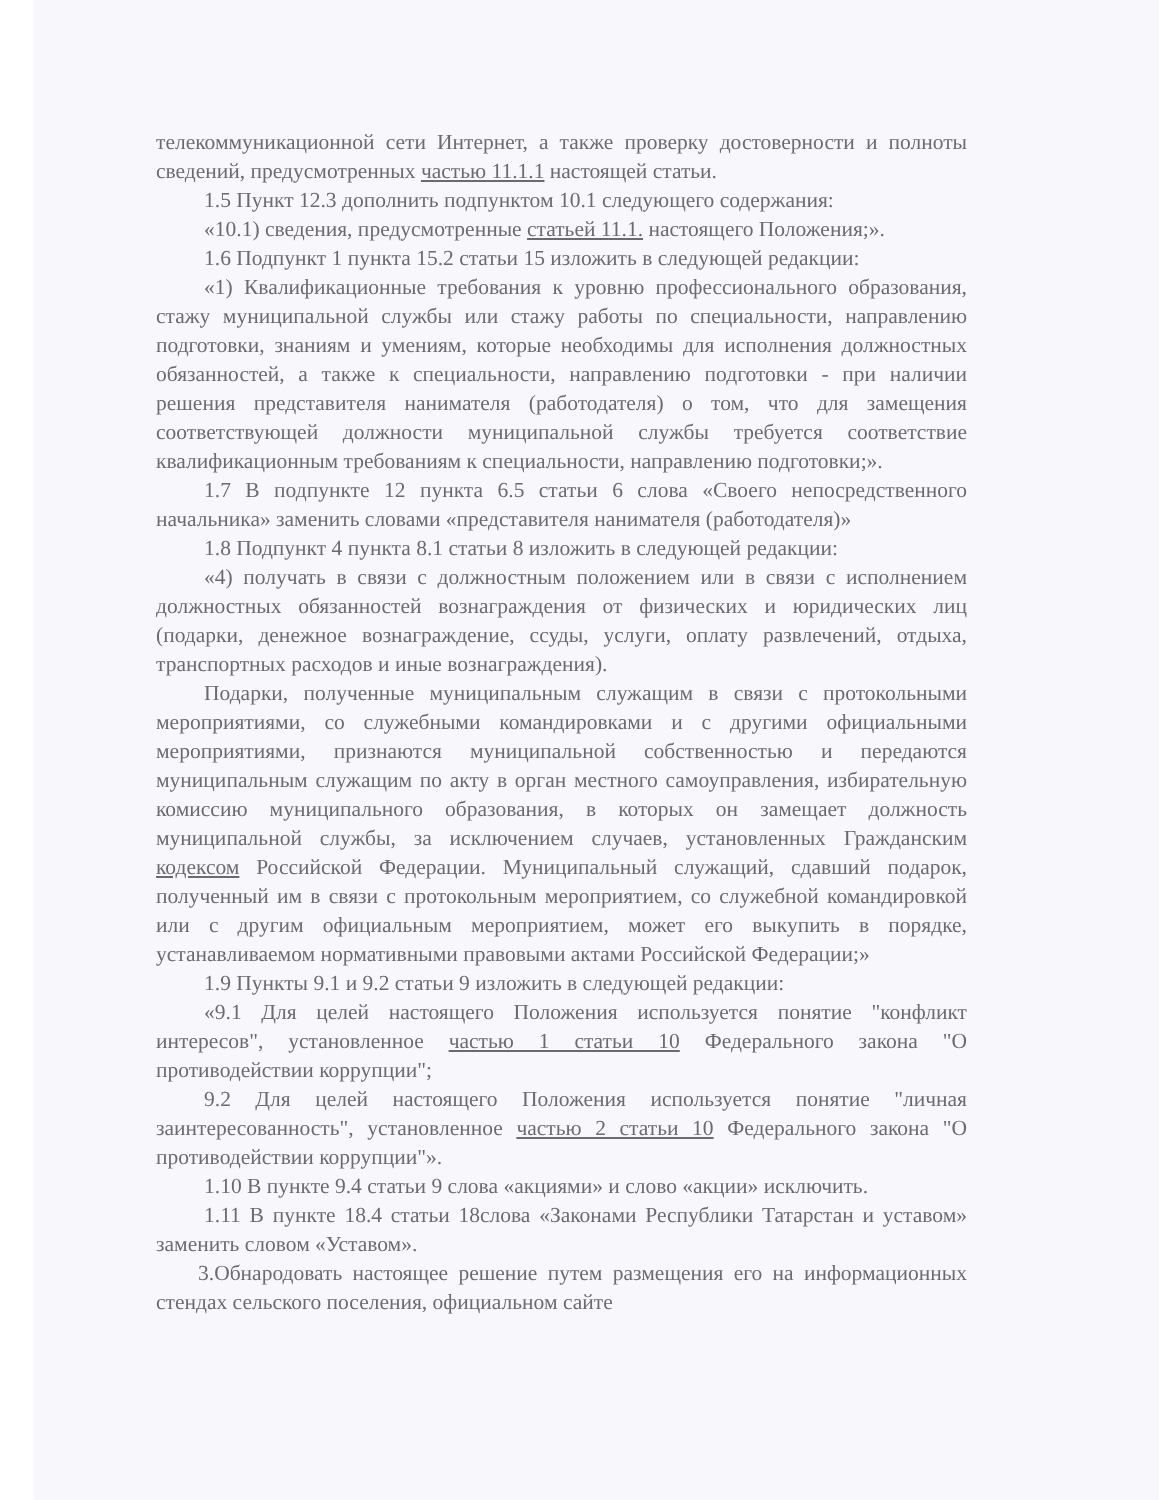телекоммуникационной сети Интернет, а также проверку достоверности и полноты сведений, предусмотренных частью 11.1.1 настоящей статьи.
1.5 Пункт 12.3 дополнить подпунктом 10.1 следующего содержания:
«10.1) сведения, предусмотренные статьей 11.1. настоящего Положения;».
1.6 Подпункт 1 пункта 15.2 статьи 15 изложить в следующей редакции:
«1) Квалификационные требования к уровню профессионального образования, стажу муниципальной службы или стажу работы по специальности, направлению подготовки, знаниям и умениям, которые необходимы для исполнения должностных обязанностей, а также к специальности, направлению подготовки - при наличии решения представителя нанимателя (работодателя) о том, что для замещения соответствующей должности муниципальной службы требуется соответствие квалификационным требованиям к специальности, направлению подготовки;».
1.7 В подпункте 12 пункта 6.5 статьи 6 слова «Своего непосредственного начальника» заменить словами «представителя нанимателя (работодателя)»
1.8 Подпункт 4 пункта 8.1 статьи 8 изложить в следующей редакции:
«4) получать в связи с должностным положением или в связи с исполнением должностных обязанностей вознаграждения от физических и юридических лиц (подарки, денежное вознаграждение, ссуды, услуги, оплату развлечений, отдыха, транспортных расходов и иные вознаграждения).
Подарки, полученные муниципальным служащим в связи с протокольными мероприятиями, со служебными командировками и с другими официальными мероприятиями, признаются муниципальной собственностью и передаются муниципальным служащим по акту в орган местного самоуправления, избирательную комиссию муниципального образования, в которых он замещает должность муниципальной службы, за исключением случаев, установленных Гражданским кодексом Российской Федерации. Муниципальный служащий, сдавший подарок, полученный им в связи с протокольным мероприятием, со служебной командировкой или с другим официальным мероприятием, может его выкупить в порядке, устанавливаемом нормативными правовыми актами Российской Федерации;»
1.9 Пункты 9.1 и 9.2 статьи 9 изложить в следующей редакции:
«9.1 Для целей настоящего Положения используется понятие "конфликт интересов", установленное частью 1 статьи 10 Федерального закона "О противодействии коррупции";
9.2 Для целей настоящего Положения используется понятие "личная заинтересованность", установленное частью 2 статьи 10 Федерального закона "О противодействии коррупции"».
1.10 В пункте 9.4 статьи 9 слова «акциями» и слово «акции» исключить.
1.11 В пункте 18.4 статьи 18слова «Законами Республики Татарстан и уставом» заменить словом «Уставом».
3.Обнародовать настоящее решение путем размещения его на информационных стендах сельского поселения, официальном сайте